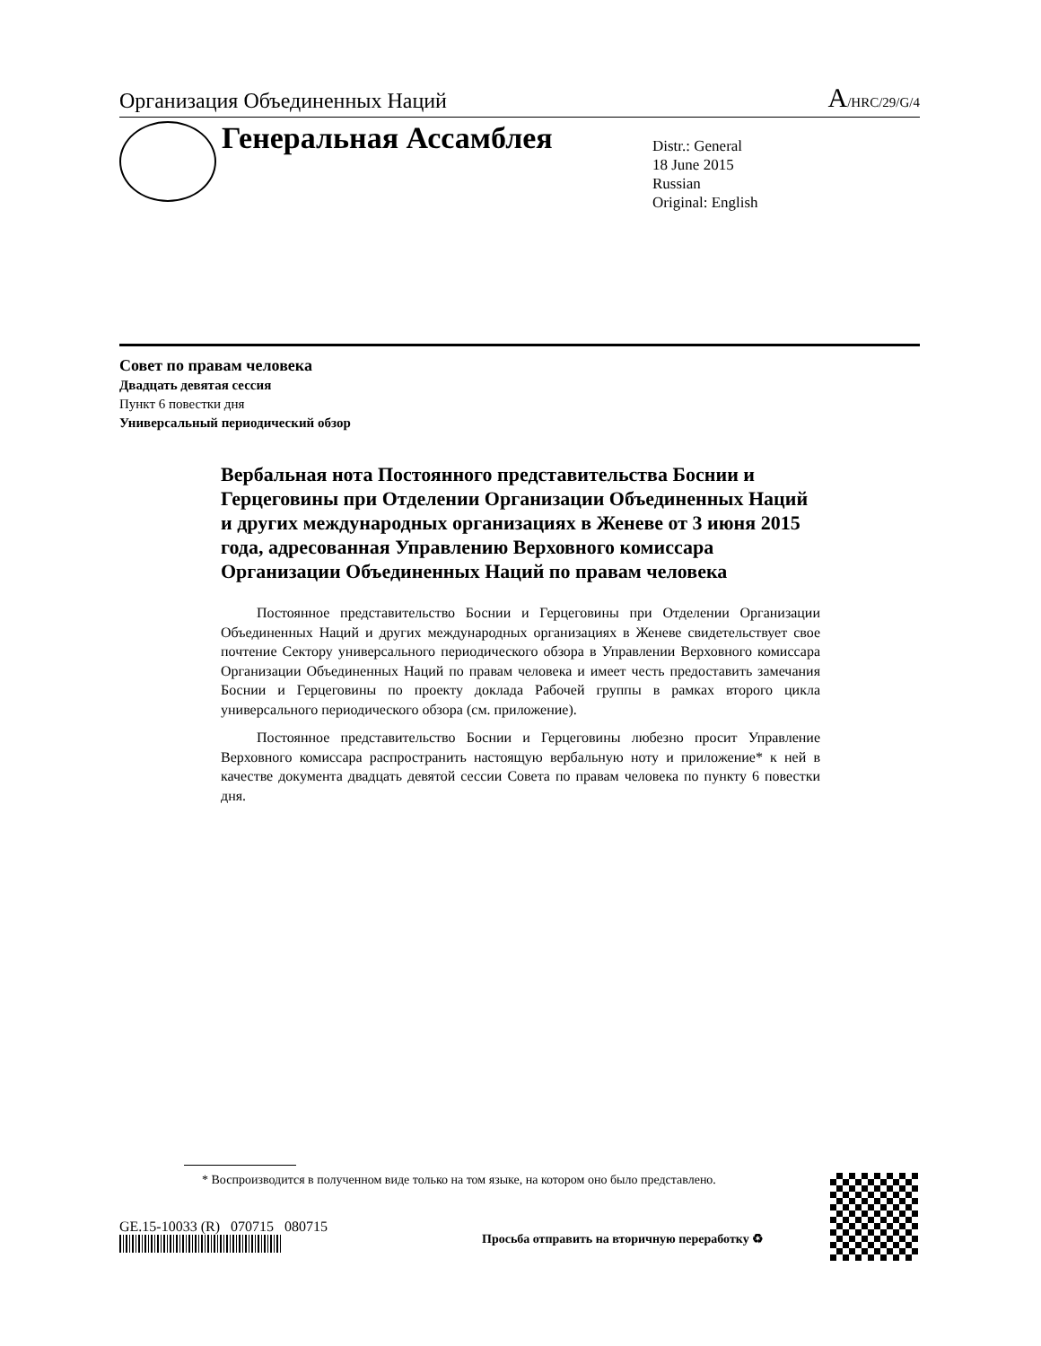Организация Объединенных Наций A/HRC/29/G/4
Генеральная Ассамблея
Distr.: General
18 June 2015
Russian
Original: English
Совет по правам человека
Двадцать девятая сессия
Пункт 6 повестки дня
Универсальный периодический обзор
Вербальная нота Постоянного представительства Боснии и Герцеговины при Отделении Организации Объединенных Наций и других международных организациях в Женеве от 3 июня 2015 года, адресованная Управлению Верховного комиссара Организации Объединенных Наций по правам человека
Постоянное представительство Боснии и Герцеговины при Отделении Организации Объединенных Наций и других международных организациях в Женеве свидетельствует свое почтение Сектору универсального периодического обзора в Управлении Верховного комиссара Организации Объединенных Наций по правам человека и имеет честь предоставить замечания Боснии и Герцеговины по проекту доклада Рабочей группы в рамках второго цикла универсального периодического обзора (см. приложение).
Постоянное представительство Боснии и Герцеговины любезно просит Управление Верховного комиссара распространить настоящую вербальную ноту и приложение* к ней в качестве документа двадцать девятой сессии Совета по правам человека по пункту 6 повестки дня.
* Воспроизводится в полученном виде только на том языке, на котором оно было представлено.
GE.15-10033 (R) 070715 080715
Просьба отправить на вторичную переработку ♻